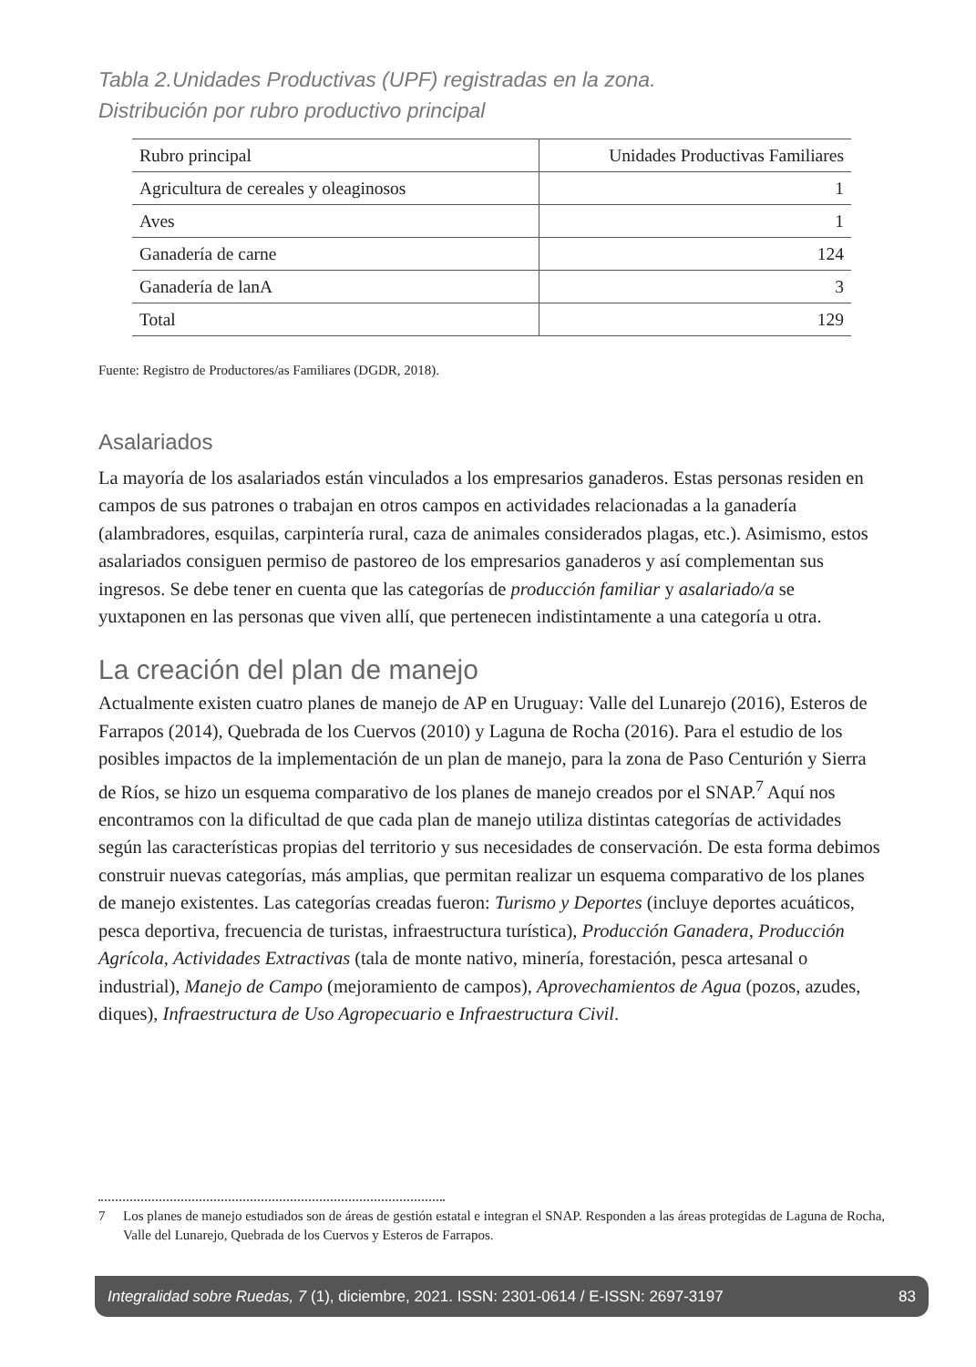Tabla 2.Unidades Productivas (UPF) registradas en la zona.
Distribución por rubro productivo principal
| Rubro principal | Unidades Productivas Familiares |
| --- | --- |
| Agricultura de cereales y oleaginosos | 1 |
| Aves | 1 |
| Ganadería de carne | 124 |
| Ganadería de lanA | 3 |
| Total | 129 |
Fuente: Registro de Productores/as Familiares (DGDR, 2018).
Asalariados
La mayoría de los asalariados están vinculados a los empresarios ganaderos. Estas personas residen en campos de sus patrones o trabajan en otros campos en actividades relacionadas a la ganadería (alambradores, esquilas, carpintería rural, caza de animales considerados plagas, etc.). Asimismo, estos asalariados consiguen permiso de pastoreo de los empresarios ganaderos y así complementan sus ingresos. Se debe tener en cuenta que las categorías de producción familiar y asalariado/a se yuxtaponen en las personas que viven allí, que pertenecen indistintamente a una categoría u otra.
La creación del plan de manejo
Actualmente existen cuatro planes de manejo de AP en Uruguay: Valle del Lunarejo (2016), Esteros de Farrapos (2014), Quebrada de los Cuervos (2010) y Laguna de Rocha (2016). Para el estudio de los posibles impactos de la implementación de un plan de manejo, para la zona de Paso Centurión y Sierra de Ríos, se hizo un esquema comparativo de los planes de manejo creados por el SNAP.<sup>7</sup> Aquí nos encontramos con la dificultad de que cada plan de manejo utiliza distintas categorías de actividades según las características propias del territorio y sus necesidades de conservación. De esta forma debimos construir nuevas categorías, más amplias, que permitan realizar un esquema comparativo de los planes de manejo existentes. Las categorías creadas fueron: Turismo y Deportes (incluye deportes acuáticos, pesca deportiva, frecuencia de turistas, infraestructura turística), Producción Ganadera, Producción Agrícola, Actividades Extractivas (tala de monte nativo, minería, forestación, pesca artesanal o industrial), Manejo de Campo (mejoramiento de campos), Aprovechamientos de Agua (pozos, azudes, diques), Infraestructura de Uso Agropecuario e Infraestructura Civil.
7 Los planes de manejo estudiados son de áreas de gestión estatal e integran el SNAP. Responden a las áreas protegidas de Laguna de Rocha, Valle del Lunarejo, Quebrada de los Cuervos y Esteros de Farrapos.
Integralidad sobre Ruedas, 7 (1), diciembre, 2021. ISSN: 2301-0614 / E-ISSN: 2697-3197 83